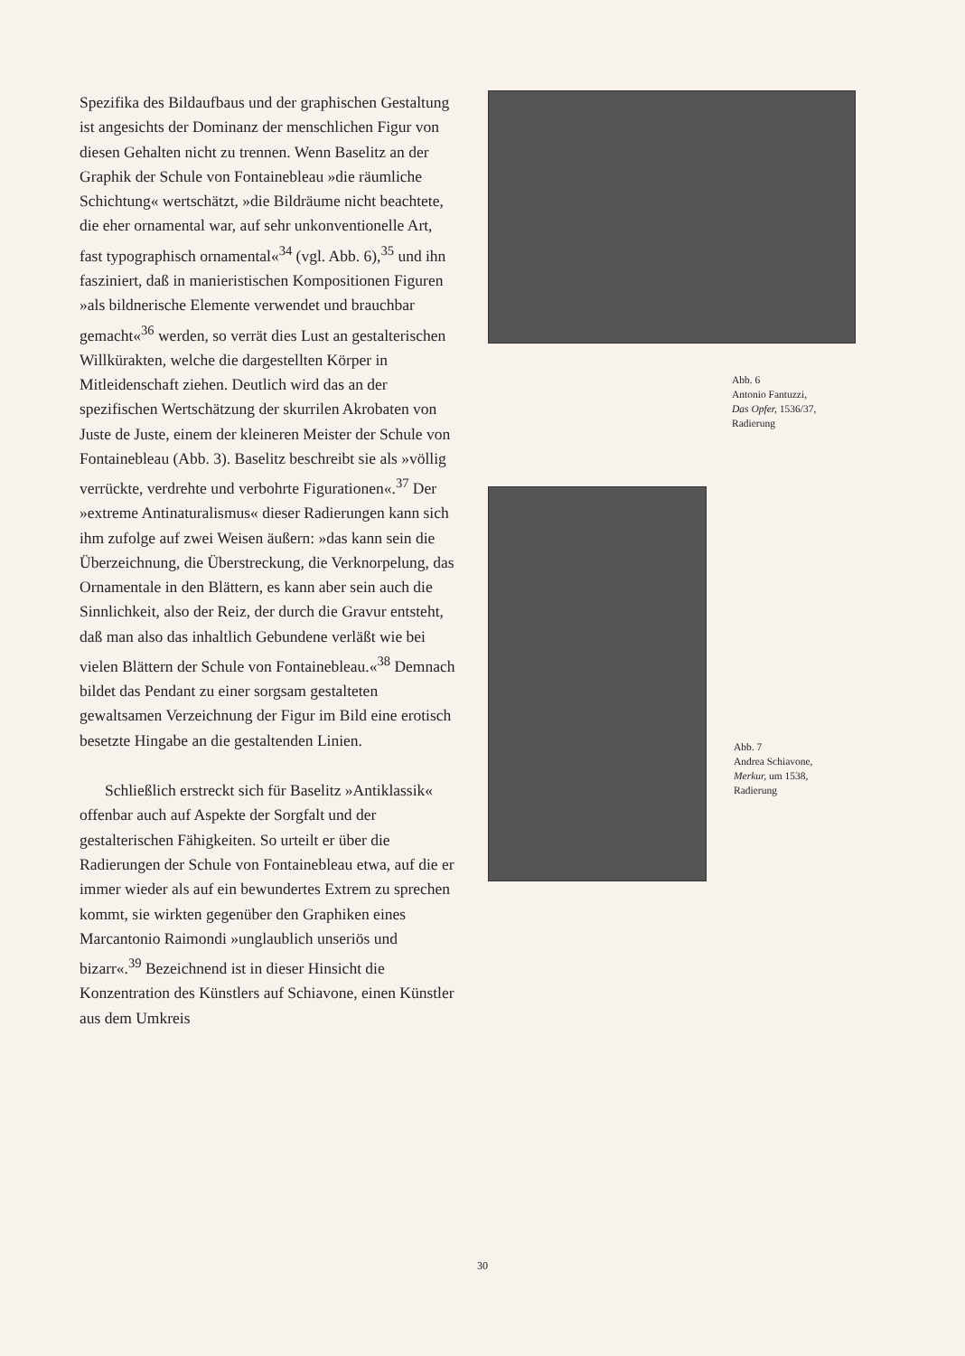Spezifika des Bildaufbaus und der graphischen Gestaltung ist angesichts der Dominanz der menschlichen Figur von diesen Gehalten nicht zu trennen. Wenn Baselitz an der Graphik der Schule von Fontainebleau »die räumliche Schichtung« wertschätzt, »die Bildräume nicht beachtete, die eher ornamental war, auf sehr unkonventionelle Art, fast typographisch ornamental«<sup>34</sup> (vgl. Abb. 6),<sup>35</sup> und ihn fasziniert, daß in manieristischen Kompositionen Figuren »als bildnerische Elemente verwendet und brauchbar gemacht«<sup>36</sup> werden, so verrät dies Lust an gestalterischen Willkürakten, welche die dargestellten Körper in Mitleidenschaft ziehen. Deutlich wird das an der spezifischen Wertschätzung der skurrilen Akrobaten von Juste de Juste, einem der kleineren Meister der Schule von Fontainebleau (Abb. 3). Baselitz beschreibt sie als »völlig verrückte, verdrehte und verbohrte Figurationen«.<sup>37</sup> Der »extreme Antinaturalismus« dieser Radierungen kann sich ihm zufolge auf zwei Weisen äußern: »das kann sein die Überzeichnung, die Überstreckung, die Verknorpelung, das Ornamentale in den Blättern, es kann aber sein auch die Sinnlichkeit, also der Reiz, der durch die Gravur entsteht, daß man also das inhaltlich Gebundene verläßt wie bei vielen Blättern der Schule von Fontainebleau.«<sup>38</sup> Demnach bildet das Pendant zu einer sorgsam gestalteten gewaltsamen Verzeichnung der Figur im Bild eine erotisch besetzte Hingabe an die gestaltenden Linien.
Schließlich erstreckt sich für Baselitz »Antiklassik« offenbar auch auf Aspekte der Sorgfalt und der gestalterischen Fähigkeiten. So urteilt er über die Radierungen der Schule von Fontainebleau etwa, auf die er immer wieder als auf ein bewundertes Extrem zu sprechen kommt, sie wirkten gegenüber den Graphiken eines Marcantonio Raimondi »unglaublich unseriös und bizarr«.<sup>39</sup> Bezeichnend ist in dieser Hinsicht die Konzentration des Künstlers auf Schiavone, einen Künstler aus dem Umkreis
Abb. 6
Antonio Fantuzzi,
Das Opfer, 1536/37,
Radierung
Abb. 7
Andrea Schiavone,
Merkur, um 1538,
Radierung
30